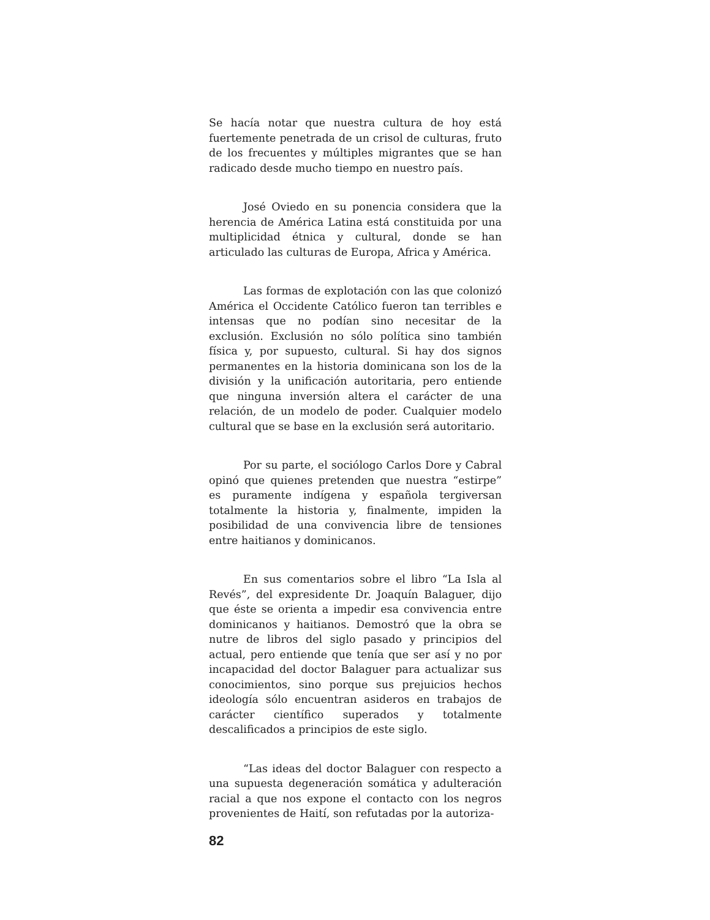Se hacía notar que nuestra cultura de hoy está fuertemente penetrada de un crisol de culturas, fruto de los frecuentes y múltiples migrantes que se han radicado desde mucho tiempo en nuestro país.
José Oviedo en su ponencia considera que la herencia de América Latina está constituida por una multiplicidad étnica y cultural, donde se han articulado las culturas de Europa, Africa y América.
Las formas de explotación con las que colonizó América el Occidente Católico fueron tan terribles e intensas que no podían sino necesitar de la exclusión. Exclusión no sólo política sino también física y, por supuesto, cultural. Si hay dos signos permanentes en la historia dominicana son los de la división y la unificación autoritaria, pero entiende que ninguna inversión altera el carácter de una relación, de un modelo de poder. Cualquier modelo cultural que se base en la exclusión será autoritario.
Por su parte, el sociólogo Carlos Dore y Cabral opinó que quienes pretenden que nuestra “estirpe” es puramente indígena y española tergiversan totalmente la historia y, finalmente, impiden la posibilidad de una convivencia libre de tensiones entre haitianos y dominicanos.
En sus comentarios sobre el libro “La Isla al Revés”, del expresidente Dr. Joaquín Balaguer, dijo que éste se orienta a impedir esa convivencia entre dominicanos y haitianos. Demostró que la obra se nutre de libros del siglo pasado y principios del actual, pero entiende que tenía que ser así y no por incapacidad del doctor Balaguer para actualizar sus conocimientos, sino porque sus prejuicios hechos ideología sólo encuentran asideros en trabajos de carácter científico superados y totalmente descalificados a principios de este siglo.
“Las ideas del doctor Balaguer con respecto a una supuesta degeneración somática y adulteración racial a que nos expone el contacto con los negros provenientes de Haití, son refutadas por la autoriza-
82